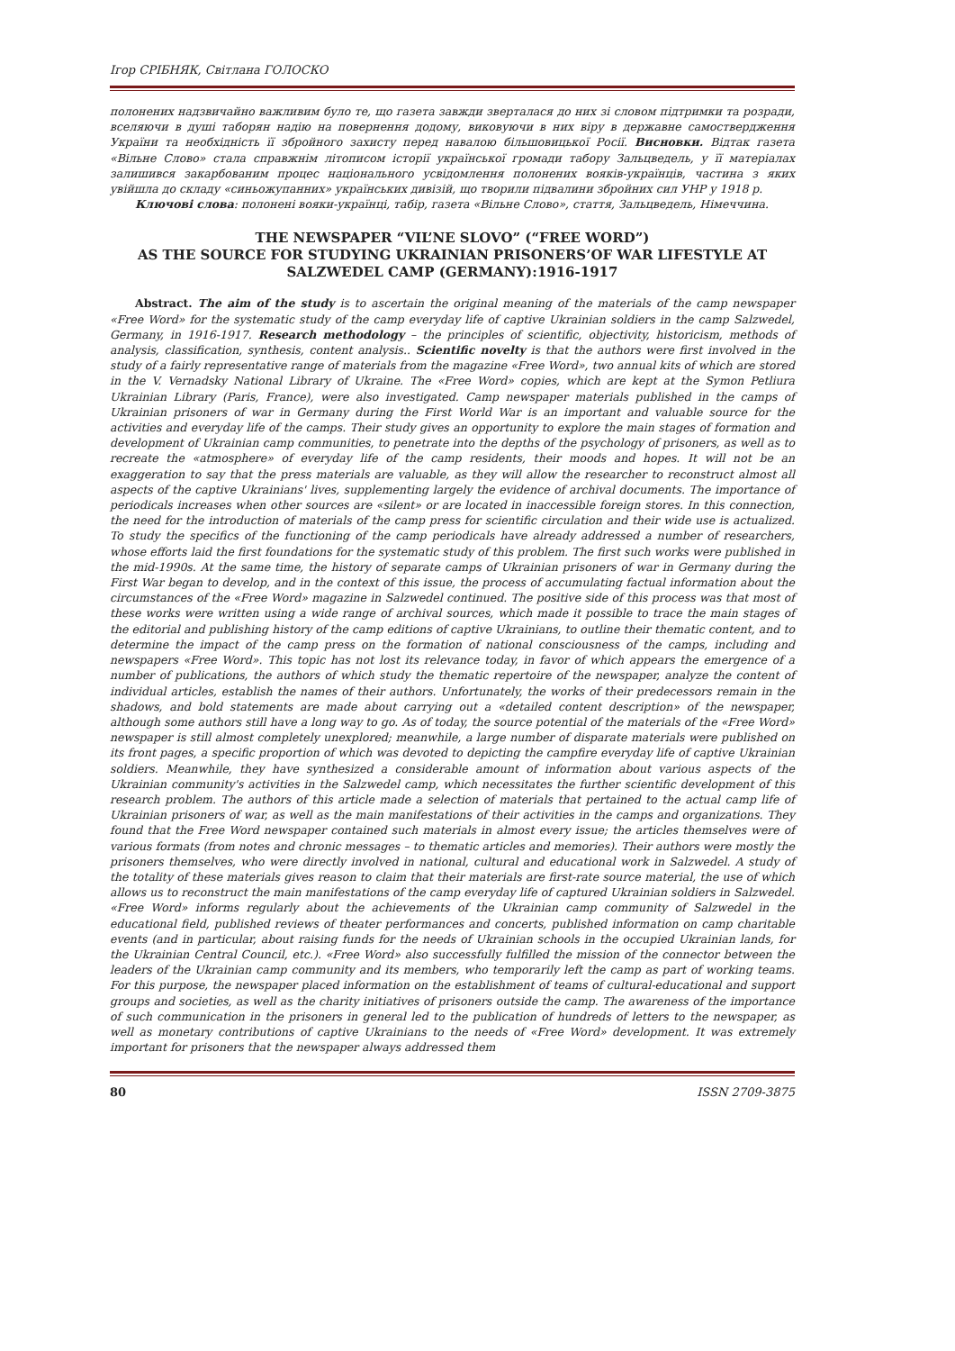Ігор СРІБНЯК, Світлана ГОЛОСКО
полонених надзвичайно важливим було те, що газета завжди зверталася до них зі словом підтримки та розради, вселяючи в душі таборян надію на повернення додому, виковуючи в них віру в державне самоствердження України та необхідність її збройного захисту перед навалою більшовицької Росії. Висновки. Відтак газета «Вільне Слово» стала справжнім літописом історії української громади табору Зальцведель, у її матеріалах залишився закарбованим процес національного усвідомлення полонених вояків-українців, частина з яких увійшла до складу «синьожупанних» українських дивізій, що творили підвалини збройних сил УНР у 1918 р.
Ключові слова: полонені вояки-українці, табір, газета «Вільне Слово», стаття, Зальцведель, Німеччина.
THE NEWSPAPER “VIL’NE SLOVO” (“FREE WORD”)
AS THE SOURCE FOR STUDYING UKRAINIAN PRISONERS’OF WAR LIFESTYLE AT
SALZWEDEL CAMP (GERMANY):1916-1917
Abstract. The aim of the study is to ascertain the original meaning of the materials of the camp newspaper «Free Word» for the systematic study of the camp everyday life of captive Ukrainian soldiers in the camp Salzwedel, Germany, in 1916-1917. Research methodology – the principles of scientific, objectivity, historicism, methods of analysis, classification, synthesis, content analysis.. Scientific novelty is that the authors were first involved in the study of a fairly representative range of materials from the magazine «Free Word», two annual kits of which are stored in the V. Vernadsky National Library of Ukraine. The «Free Word» copies, which are kept at the Symon Petliura Ukrainian Library (Paris, France), were also investigated. Camp newspaper materials published in the camps of Ukrainian prisoners of war in Germany during the First World War is an important and valuable source for the activities and everyday life of the camps. Their study gives an opportunity to explore the main stages of formation and development of Ukrainian camp communities, to penetrate into the depths of the psychology of prisoners, as well as to recreate the «atmosphere» of everyday life of the camp residents, their moods and hopes. It will not be an exaggeration to say that the press materials are valuable, as they will allow the researcher to reconstruct almost all aspects of the captive Ukrainians' lives, supplementing largely the evidence of archival documents. The importance of periodicals increases when other sources are «silent» or are located in inaccessible foreign stores. In this connection, the need for the introduction of materials of the camp press for scientific circulation and their wide use is actualized. To study the specifics of the functioning of the camp periodicals have already addressed a number of researchers, whose efforts laid the first foundations for the systematic study of this problem. The first such works were published in the mid-1990s. At the same time, the history of separate camps of Ukrainian prisoners of war in Germany during the First War began to develop, and in the context of this issue, the process of accumulating factual information about the circumstances of the «Free Word» magazine in Salzwedel continued. The positive side of this process was that most of these works were written using a wide range of archival sources, which made it possible to trace the main stages of the editorial and publishing history of the camp editions of captive Ukrainians, to outline their thematic content, and to determine the impact of the camp press on the formation of national consciousness of the camps, including and newspapers «Free Word». This topic has not lost its relevance today, in favor of which appears the emergence of a number of publications, the authors of which study the thematic repertoire of the newspaper, analyze the content of individual articles, establish the names of their authors. Unfortunately, the works of their predecessors remain in the shadows, and bold statements are made about carrying out a «detailed content description» of the newspaper, although some authors still have a long way to go. As of today, the source potential of the materials of the «Free Word» newspaper is still almost completely unexplored; meanwhile, a large number of disparate materials were published on its front pages, a specific proportion of which was devoted to depicting the campfire everyday life of captive Ukrainian soldiers. Meanwhile, they have synthesized a considerable amount of information about various aspects of the Ukrainian community's activities in the Salzwedel camp, which necessitates the further scientific development of this research problem. The authors of this article made a selection of materials that pertained to the actual camp life of Ukrainian prisoners of war, as well as the main manifestations of their activities in the camps and organizations. They found that the Free Word newspaper contained such materials in almost every issue; the articles themselves were of various formats (from notes and chronic messages – to thematic articles and memories). Their authors were mostly the prisoners themselves, who were directly involved in national, cultural and educational work in Salzwedel. A study of the totality of these materials gives reason to claim that their materials are first-rate source material, the use of which allows us to reconstruct the main manifestations of the camp everyday life of captured Ukrainian soldiers in Salzwedel. «Free Word» informs regularly about the achievements of the Ukrainian camp community of Salzwedel in the educational field, published reviews of theater performances and concerts, published information on camp charitable events (and in particular, about raising funds for the needs of Ukrainian schools in the occupied Ukrainian lands, for the Ukrainian Central Council, etc.). «Free Word» also successfully fulfilled the mission of the connector between the leaders of the Ukrainian camp community and its members, who temporarily left the camp as part of working teams. For this purpose, the newspaper placed information on the establishment of teams of cultural-educational and support groups and societies, as well as the charity initiatives of prisoners outside the camp. The awareness of the importance of such communication in the prisoners in general led to the publication of hundreds of letters to the newspaper, as well as monetary contributions of captive Ukrainians to the needs of «Free Word» development. It was extremely important for prisoners that the newspaper always addressed them
80 ISSN 2709-3875